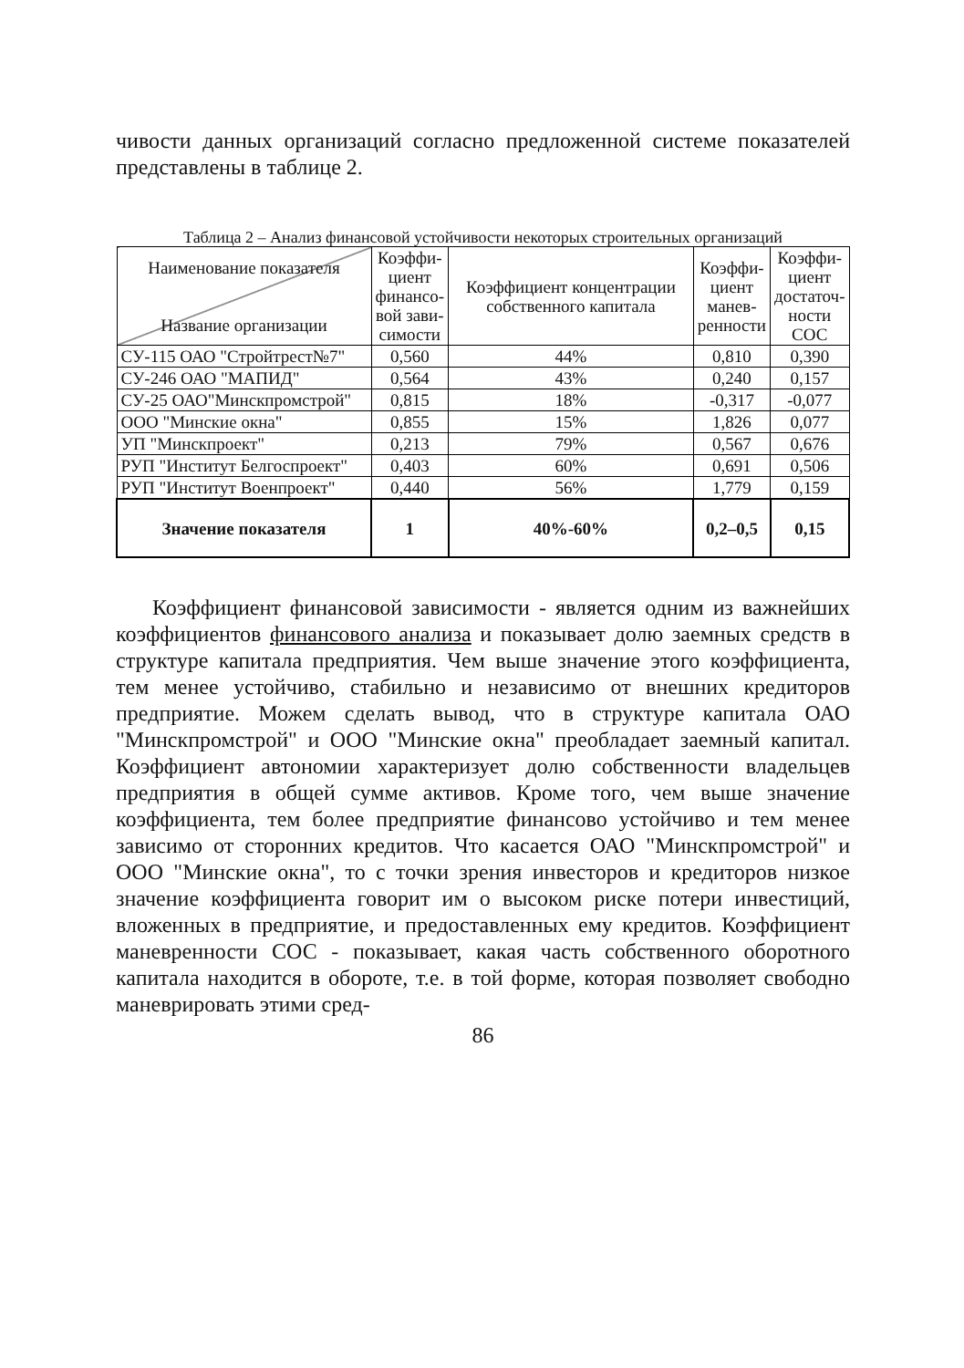чивости данных организаций согласно предложенной системе показателей представлены в таблице 2.
Таблица 2 – Анализ финансовой устойчивости некоторых строительных организаций
| Наименование показателя Название организации | Коэффи- циент финансо- вой зави- симости | Коэффициент концентрации собственного капитала | Коэффи- циент манев- ренности | Коэффи- циент достаточ- ности СОС |
| --- | --- | --- | --- | --- |
| СУ-115 ОАО "Стройтрест№7" | 0,560 | 44% | 0,810 | 0,390 |
| СУ-246 ОАО "МАПИД" | 0,564 | 43% | 0,240 | 0,157 |
| СУ-25 ОАО"Минскпромстрой" | 0,815 | 18% | -0,317 | -0,077 |
| ООО "Минские окна" | 0,855 | 15% | 1,826 | 0,077 |
| УП "Минскпроект" | 0,213 | 79% | 0,567 | 0,676 |
| РУП "Институт Белгоспроект" | 0,403 | 60% | 0,691 | 0,506 |
| РУП "Институт Военпроект" | 0,440 | 56% | 1,779 | 0,159 |
| Значение показателя | 1 | 40%-60% | 0,2–0,5 | 0,15 |
Коэффициент финансовой зависимости - является одним из важнейших коэффициентов финансового анализа и показывает долю заемных средств в структуре капитала предприятия. Чем выше значение этого коэффициента, тем менее устойчиво, стабильно и независимо от внешних кредиторов предприятие. Можем сделать вывод, что в структуре капитала ОАО "Минскпромстрой" и ООО "Минские окна" преобладает заемный капитал. Коэффициент автономии характеризует долю собственности владельцев предприятия в общей сумме активов. Кроме того, чем выше значение коэффициента, тем более предприятие финансово устойчиво и тем менее зависимо от сторонних кредитов. Что касается ОАО "Минскпромстрой" и ООО "Минские окна", то с точки зрения инвесторов и кредиторов низкое значение коэффициента говорит им о высоком риске потери инвестиций, вложенных в предприятие, и предоставленных ему кредитов. Коэффициент маневренности СОС - показывает, какая часть собственного оборотного капитала находится в обороте, т.е. в той форме, которая позволяет свободно маневрировать этими сред-
86